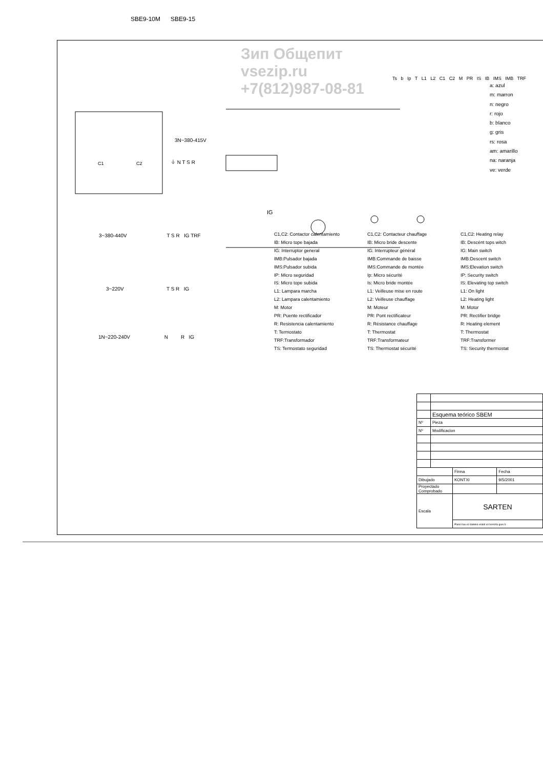Зип Общепит
vsezip.ru
+7(812)987-08-81
SBE9-10M SBE9-15
3N~380-415V
⏚ N T S R
C1 C2
IG
Ts b Ip T L1 L2 C1 C2 M PR IS IB IMS IMB TRF
a: azul
m: marron
n: negro
r: rojo
b: blanco
g: gris
rs: rosa
am: amarillo
na: naranja
ve: verde
3~380-440V T S R IG TRF
3~220V T S R IG
1N~220-240V N R IG
C1,C2: Contactor calentamiento
IB: Micro tope bajada
IG: Interruptor general
IMB:Pulsador bajada
IMS:Pulsador subida
IP: Micro seguridad
IS: Micro tope subida
L1: Lampara marcha
L2: Lampara calentamiento
M: Motor
PR: Puente rectificador
R: Resistencia calentamiento
T: Termostato
TRF:Transformador
TS: Termostato seguridad
C1,C2: Contacteur chauffage
IB: Micro bride descente
IG: Interrupteur général
IMB:Commande de baisse
IMS:Commande de montée
Ip: Micro sécurité
Is: Micro bride montée
L1: Veilleuse mise en route
L2: Veilleuse chauffage
M: Moteur
PR: Pont rectificateur
R: Résistance chauffage
T: Thermostat
TRF:Transformateur
TS: Thermostat sécurité
C1,C2: Heating relay
IB: Descént tops witch
IG: Main switch
IMB:Descent switch
IMS:Elevation switch
IP: Security switch
IS: Elevating top switch
L1: On light
L2: Heating light
M: Motor
PR: Rectifier bridge
R: Heating element
T: Thermostat
TRF:Transformer
TS: Security thermostat
| | Esquema teórico SBEM | | |
| Nº | Pieza | | |
| Nº | Modificacion | | |
| | | Firma | Fecha |
| Dibujado | | KONTXI | 9/5/2001 |
| Proyectado Comprobado | | | |
| Escala | | SARTEN | |
| | | Plano hau ez daiteke erabil ez berrizta gure b | |